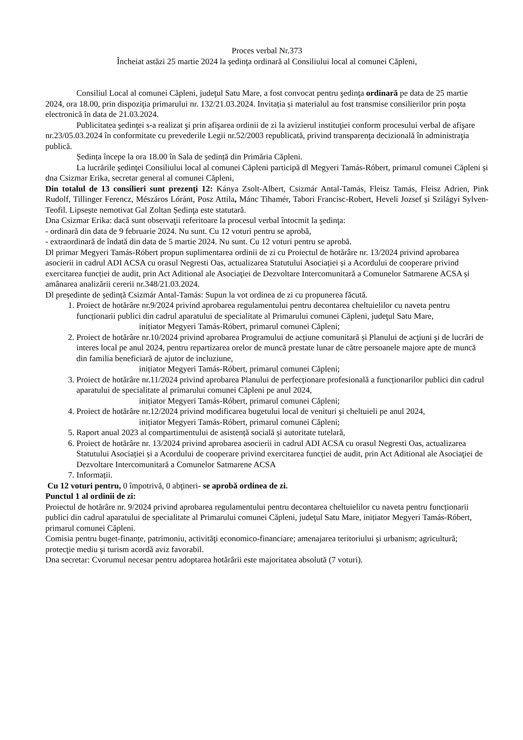Proces verbal Nr.373
Încheiat astăzi 25 martie 2024 la şedinţa ordinară al Consiliului local al comunei Căpleni,
Consiliul Local al comunei Căpleni, judeţul Satu Mare, a fost convocat pentru şedinţa ordinară pe data de 25 martie 2024, ora 18.00, prin dispoziţia primarului nr. 132/21.03.2024. Invitația și materialul au fost transmise consilierilor prin poşta electronică în data de 21.03.2024.
Publicitatea şedinţei s-a realizat şi prin afişarea ordinii de zi la avizierul instituţiei conform procesului verbal de afişare nr.23/05.03.2024 în conformitate cu prevederile Legii nr.52/2003 republicată, privind transparenţa decizională în administraţia publică.
Ședința începe la ora 18.00 în Sala de ședință din Primăria Căpleni.
La lucrările şedinţei Consiliului local al comunei Căpleni participă dl Megyeri Tamás-Róbert, primarul comunei Căpleni și dna Csizmar Erika, secretar general al comunei Căpleni,
Din totalul de 13 consilieri sunt prezenţi 12: Kánya Zsolt-Albert, Csizmár Antal-Tamás, Fleisz Tamás, Fleisz Adrien, Pink Rudolf, Tillinger Ferencz, Mészáros Lóránt, Posz Attila, Mánc Tihamér, Tabori Francisc-Robert, Heveli Jozsef și Szilágyi Sylven-Teofil. Lipsește nemotivat Gal Zoltan Ședinţa este statutară.
Dna Csizmar Erika: dacă sunt observaţii referitoare la procesul verbal întocmit la şedinţa:
- ordinară din data de 9 februarie 2024. Nu sunt. Cu 12 voturi pentru se aprobă,
- extraordinară de îndată din data de 5 martie 2024. Nu sunt. Cu 12 voturi pentru se aprobă.
Dl primar Megyeri Tamás-Róbert propun suplimentarea ordinii de zi cu Proiectul de hotărâre nr. 13/2024 privind aprobarea asocierii in cadrul ADI ACSA cu orasul Negresti Oas, actualizarea Statutului Asociației și a Acordului de cooperare privind exercitarea funcției de audit, prin Act Aditional ale Asociaţiei de Dezvoltare Intercomunitară a Comunelor Satmarene ACSA și amânarea analizării cererii nr.348/21.03.2024.
Dl președinte de ședință Csizmár Antal-Tamás: Supun la vot ordinea de zi cu propunerea făcută.
1. Proiect de hotărâre nr.9/2024 privind aprobarea regulamentului pentru decontarea cheltuielilor cu naveta pentru funcționarii publici din cadrul aparatului de specialitate al Primarului comunei Căpleni, judeţul Satu Mare,
inițiator Megyeri Tamás-Róbert, primarul comunei Căpleni;
2. Proiect de hotărâre nr.10/2024 privind aprobarea Programului de acțiune comunitară și Planului de acţiuni şi de lucrări de interes local pe anul 2024, pentru repartizarea orelor de muncă prestate lunar de către persoanele majore apte de muncă din familia beneficiară de ajutor de incluziune,
inițiator Megyeri Tamás-Róbert, primarul comunei Căpleni;
3. Proiect de hotărâre nr.11/2024 privind aprobarea Planului de perfecționare profesională a funcționarilor publici din cadrul aparatului de specialitate al primarului comunei Căpleni pe anul 2024,
inițiator Megyeri Tamás-Róbert, primarul comunei Căpleni;
4. Proiect de hotărâre nr.12/2024 privind modificarea bugetului local de venituri şi cheltuieli pe anul 2024,
inițiator Megyeri Tamás-Róbert, primarul comunei Căpleni;
5. Raport anual 2023 al compartimentului de asistență socială și autoritate tutelară,
6. Proiect de hotărâre nr. 13/2024 privind aprobarea asocierii in cadrul ADI ACSA cu orasul Negresti Oas, actualizarea Statutului Asociației și a Acordului de cooperare privind exercitarea funcției de audit, prin Act Aditional ale Asociaţiei de Dezvoltare Intercomunitară a Comunelor Satmarene ACSA
7. Informații.
Cu 12 voturi pentru, 0 împotrivă, 0 abţineri- se aprobă ordinea de zi.
Punctul 1 al ordinii de zi:
Proiectul de hotărâre nr. 9/2024 privind aprobarea regulamentului pentru decontarea cheltuielilor cu naveta pentru funcționarii publici din cadrul aparatului de specialitate al Primarului comunei Căpleni, judeţul Satu Mare, inițiator Megyeri Tamás-Róbert, primarul comunei Căpleni.
Comisia pentru buget-finanțe, patrimoniu, activităţi economico-financiare; amenajarea teritoriului şi urbanism; agricultură; protecţie mediu şi turism acordă aviz favorabil.
Dna secretar: Cvorumul necesar pentru adoptarea hotărârii este majoritatea absolută (7 voturi).